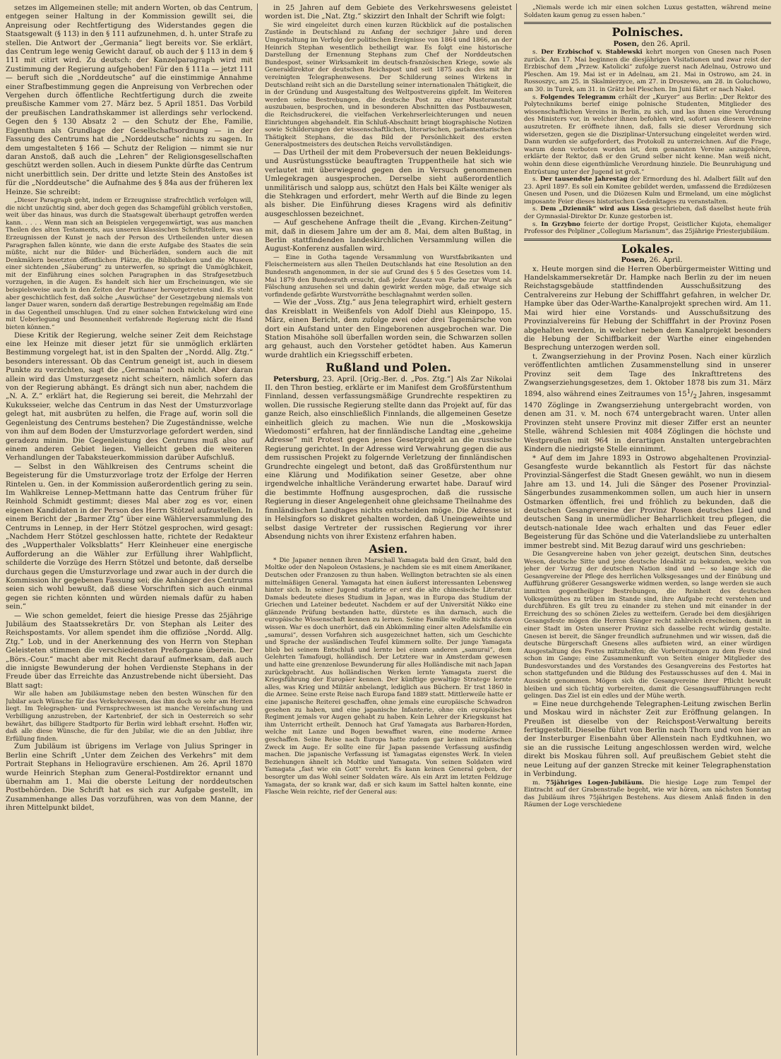setzes im Allgemeinen stelle; mit andern Worten, ob das Centrum, entgegen seiner Haltung in der Kommission gewillt sei, die Anpreisung oder Rechtfertigung des Widerstandes gegen die Staatsgewalt (§ 113) in den § 111 aufzunehmen, d. h. unter Strafe zu stellen. Die Antwort der „Germania“ liegt bereits vor. Sie erklärt, das Centrum lege wenig Gewicht darauf, ob auch der § 113 in dem § 111 mit citirt wird. Zu deutsch: der Kanzelparagraph wird mit Zustimmung der Regierung aufgehoben! Für den § 111a — jetzt 111 — beruft sich die „Norddeutsche“ auf die einstimmige Annahme einer Strafbestimmung gegen die Anpreisung von Verbrechen oder Vergehen durch öffentliche Rechtfertigung durch die zweite preußische Kammer vom 27. März bez. 5 April 1851. Das Vorbild der preußischen Landrathskammer ist allerdings sehr verlockend. Gegen den § 130 Absatz 2 — den Schutz der Ehe, Familie, Eigenthum als Grundlage der Gesellschaftsordnung — in der Fassung des Centrums hat die „Norddeutsche“ nichts zu sagen. In dem umgestalteten § 166 — Schutz der Religion — nimmt sie nur daran Anstoß, daß auch die „Lehren“ der Religionsgesellschaften geschützt werden sollen. Auch in diesem Punkte dürfte das Centrum nicht unerbittlich sein. Der dritte und letzte Stein des Anstoßes ist für die „Norddeutsche“ die Aufnahme des § 84a aus der früheren lex Heinze. Sie schreibt:
„Dieser Paragraph geht, indem er Erzeugnisse strafrechtlich verfolgen will, die nicht unzüchtig sind, aber doch gegen das Schamgefühl gröblich verstoßen, weit über das hinaus, was durch die Staatsgewalt überhaupt getroffen werden kann. . . . . Wenn man sich an Beispielen vergegenwärtigt, was aus manchen Theilen des alten Testaments, aus unseren klassischen Schriftstellern, was an Erzeugnissen der Kunst je nach der Person des Urtheilenden unter diesen Paragraphen fallen könnte, wie dann die erste Aufgabe des Staates die sein müßte, nicht nur die Bilder- und Bücherläden, sondern auch die mit Denkmälern besetzten öffentlichen Plätze, die Bibliotheken und die Museen einer sichtenden „Säuberung“ zu unterwerfen, so springt die Unmöglichkeit, mit der Einführung eines solchen Paragraphen in das Strafgesetzbuch vorzugehen, in die Augen. Es handelt sich hier um Erscheinungen, wie sie beispielsweise auch in den Zeiten der Puritaner hervorgetreten sind. Es steht aber geschichtlich fest, daß solche „Auswüchse“ der Gesetzgebung niemals von langer Dauer waren, sondern daß derartige Bestrebungen regelmäßig am Ende in das Gegentheil umschlugen. Und zu einer solchen Entwickelung wird eine mit Ueberlegung und Besonnenheit verfahrende Regierung nicht die Hand bieten können.“
Diese Kritik der Regierung, welche seiner Zeit dem Reichstage eine lex Heinze mit dieser jetzt für sie unmöglich erklärten Bestimmung vorgelegt hat, ist in den Spalten der „Nordd. Allg. Ztg.“ besonders interessant. Ob das Centrum geneigt ist, auch in diesem Punkte zu verzichten, sagt die „Germania“ noch nicht. Aber daran allein wird das Umsturzgesetz nicht scheitern, nämlich sofern das von der Regierung abhängt. Es drängt sich nun aber, nachdem die „N. A. Z.“ erklärt hat, die Regierung sei bereit, die Mehrzahl der Kukuksseier, welche das Centrum in das Nest der Umsturzvorlage gelegt hat, mit ausbrüten zu helfen, die Frage auf, worin soll die Gegenleistung des Centrums bestehen? Die Zugeständnisse, welche von ihm auf dem Boden der Umsturzvorlage gefordert werden, sind geradezu minim. Die Gegenleistung des Centrums muß also auf einem anderen Gebiet liegen. Vielleicht geben die weiteren Verhandlungen der Tabaksteuerkommission darüber Aufschluß.
— Selbst in den Wählkreisen des Centrums scheint die Begeisterung für die Umsturzvorlage trotz der Erfolge der Herren Rintelen u. Gen. in der Kommission außerordentlich gering zu sein. Im Wahlkreise Lennep-Mettmann hatte das Centrum früher für Reinhold Schmidt gestimmt; dieses Mal aber zog es vor, einen eigenen Kandidaten in der Person des Herrn Stötzel aufzustellen. In einem Bericht der „Barmer Ztg“ über eine Wählerversammlung des Centrums in Lennep, in der Herr Stötzel gesprochen, wird gesagt: „Nachdem Herr Stötzel geschlossen hatte, richtete der Redakteur des „Wupperthaler Volksblatts“ Herr Kleinheuer eine energische Aufforderung an die Wähler zur Erfüllung ihrer Wahlpflicht, schilderte die Vorzüge des Herrn Stötzel und betonte, daß derselbe durchaus gegen die Umsturzvorlage und zwar auch in der durch die Kommission ihr gegebenen Fassung sei; die Anhänger des Centrums seien sich wohl bewußt, daß diese Vorschriften sich auch einmal gegen sie richten könnten und würden niemals dafür zu haben sein.“
— Wie schon gemeldet, feiert die hiesige Presse das 25jährige Jubiläum des Staatssekretärs Dr. von Stephan als Leiter des Reichspostamts. Vor allem spendet ihm die offiziöse „Nordd. Allg. Ztg.“ Lob, und in der Anerkennung des von Herrn von Stephan Geleisteten stimmen die verschiedensten Preßorgane überein. Der „Börs.-Cour.“ macht aber mit Recht darauf aufmerksam, daß auch die innigste Bewunderung der hohen Verdienste Stephans in der Freude über das Erreichte das Anzustrebende nicht übersieht. Das Blatt sagt:
Wir alle haben am Jubiläumstage neben den besten Wünschen für den Jubilar auch Wünsche für das Verkehrswesen, das ihm doch so sehr am Herzen liegt. Im Telegraphen- und Fernsprechwesen ist manche Vereinfachung und Verbilligung anzustreben, der Kartenbrief, der sich in Oesterreich so sehr bewährt, das billigere Stadtporto für Berlin wird lebhaft ersehnt. Hoffen wir, daß alle diese Wünsche, die für den Jubilar, wie die an den Jubilar, ihre Erfüllung finden.
Zum Jubiläum ist übrigens im Verlage von Julius Springer in Berlin eine Schrift „Unter dem Zeichen des Verkehrs“ mit dem Portrait Stephans in Heliogravüre erschienen. Am 26. April 1870 wurde Heinrich Stephan zum General-Postdirektor ernannt und übernahm am 1. Mai die oberste Leitung der norddeutschen Postbehörden. Die Schrift hat es sich zur Aufgabe gestellt, im Zusammenhange alles Das vorzuführen, was von dem Manne, der ihren Mittelpunkt bildet,
in 25 Jahren auf dem Gebiete des Verkehrswesens geleistet worden ist. Die „Nat. Ztg.“ skizzirt den Inhalt der Schrift wie folgt:
Sie wird eingeleitet durch einen kurzen Rückblick auf die postalischen Zustände in Deutschland zu Anfang der sechziger Jahre und deren Umgestaltung im Verfolg der politischen Ereignisse von 1864 und 1866, an der Heinrich Stephan wesentlich betheiligt war. Es folgt eine historische Darstellung der Ernennung Stephans zum Chef der Norddeutschen Bundespost, seiner Wirksamkeit im deutsch-französischen Kriege, sowie als Generaldirektor der deutschen Reichspost und seit 1875 auch des mit ihr vereinigten Telegraphenwesens. Der Schilderung seines Wirkens in Deutschland reiht sich an die Darstellung seiner internationalen Thätigkeit, die in der Gründung und Ausgestaltung des Weltpostvereins gipfelt. Im Weiteren werden seine Bestrebungen, die deutsche Post zu einer Musteranstalt auszubauen, besprochen, und in besonderen Abschnitten das Postbauwesen, die Reichsdruckerei, die vielfachen Verkehrserleichterungen und neuen Einrichtungen abgehandelt. Ein Schluß-Abschnitt bringt biographische Notizen sowie Schilderungen der wissenschaftlichen, literarischen, parlamentarischen Thätigkeit Stephans, die das Bild der Persönlichkeit des ersten Generalpostmeisters des deutschen Reichs vervollständigen.
— Das Urtheil der mit dem Probeversuch der neuen Bekleidungs- und Ausrüstungsstücke beauftragten Truppentheile hat sich wie verlautet mit überwiegend gegen den in Versuch genommenen Umlegekragen ausgesprochen. Derselbe sieht außerordentlich unmilitärisch und salopp aus, schützt den Hals bei Kälte weniger als die Stehkragen und erfordert, mehr Werth auf die Binde zu legen als bisher. Die Einführung dieses Kragens wird als definitiv ausgeschlossen bezeichnet.
— Auf geschehene Anfrage theilt die „Evang. Kirchen-Zeitung“ mit, daß in diesem Jahre um der am 8. Mai, dem alten Bußtag, in Berlin stattfindenden landeskirchlichen Versammlung willen die August-Konferenz ausfallen wird.
— Eine in Gotha tagende Versammlung von Wurstfabrikanten und Fleischermeistern aus allen Theilen Deutschlands hat eine Resolution an den Bundesrath angenommen, in der sie auf Grund des § 5 des Gesetzes vom 14. Mai 1879 den Bundesrath ersucht, daß jeder Zusatz von Farbe zur Wurst als Fälschung anzusehen sei und dahin gewirkt werden möge, daß etwaige sich vorfindende gefärbte Wurstvorräthe beschlagnahmt werden sollen.
— Wie der „Voss. Ztg.“ aus Jena telegraphirt wird, erhielt gestern das Kreisblatt in Weißenfels von Adolf Diehl aus Kleinpopo, 15. März, einen Bericht, dem zufolge zwei oder drei Tagemärsche von dort ein Aufstand unter den Eingeborenen ausgebrochen war. Die Station Misahöhe soll überfallen worden sein, die Schwarzen sollen arg gehaust, auch den Vorsteher getödtet haben. Aus Kamerun wurde drahtlich ein Kriegsschiff erbeten.
Rußland und Polen.
Petersburg, 23. April. [Orig.-Ber. d. „Pos. Ztg.“] Als Zar Nikolai II. den Thron bestieg, erklärte er im Manifest dem Großfürstenthum Finnland, dessen verfassungsmäßige Grundrechte respektiren zu wollen. Die russische Regierung stellte dann das Projekt auf, für das ganze Reich, also einschließlich Finnlands, die allgemeinen Gesetze einheitlich gleich zu machen. Wie nun die „Moskowskija Wiedomosti“ erfahren, hat der finnländische Landtag eine „geheime Adresse“ mit Protest gegen jenes Gesetzprojekt an die russische Regierung gerichtet. In der Adresse wird Verwahrung gegen die aus dem russischen Projekt zu folgernde Verletzung der finnländischen Grundrechte eingelegt und betont, daß das Großfürstenthum nur eine Klärung und Modifikation seiner Gesetze, aber ohne irgendwelche inhaltliche Veränderung erwartet habe. Darauf wird die bestimmte Hoffnung ausgesprochen, daß die russische Regierung in dieser Angelegenheit ohne gleichsame Theilnahme des finnländischen Landtages nichts entscheiden möge. Die Adresse ist in Helsingfors so diskret gehalten worden, daß Uneingeweihte und selbst dasige Vertreter der russischen Regierung vor ihrer Absendung nichts von ihrer Existenz erfahren haben.
Asien.
* Die Japaner nennen ihren Marschall Yamagata bald den Grant, bald den Moltke oder den Napoleon Ostasiens, je nachdem sie es mit einem Amerikaner, Deutschen oder Franzosen zu thun haben. Wellington betrachten sie als einen mittelmäßigen General. Yamagata hat einen äußerst interessanten Lebensweg hinter sich. In seiner Jugend studirte er erst die alte chinesische Literatur. Damals bedeutete dieses Studium in Japan, was in Europa das Studium der Griechen und Lateiner bedeutet. Nachdem er auf der Universität Nikko eine glänzende Prüfung bestanden hatte, dürstete es ihn darnach, auch die europäische Wissenschaft kennen zu lernen. Seine Familie wollte nichts davon wissen. War es doch unerhört, daß ein Abkömmling einer alten Adelsfamilie ein „samurai“, dessen Vorfahren sich ausgezeichnet hatten, sich um Geschichte und Sprache der ausländischen Teufel kümmern sollte. Der junge Yamagata blieb bei seinem Entschluß und lernte bei einem anderen „samurai“, dem Gelehrten Tamafougi, holländisch. Der Letztere war in Amsterdam gewesen und hatte eine grenzenlose Bewunderung für alles Holländische mit nach Japan zurückgebracht. Aus holländischen Werken lernte Yamagata zuerst die Kriegsführung der Europäer kennen. Der künftige gewaltige Stratege lernte alles, was Krieg und Militär anbelangt, lediglich aus Büchern. Er trat 1860 in die Armee. Seine erste Reise nach Europa fand 1889 statt. Mittlerweile hatte er eine japanische Reiterei geschaffen, ohne jemals eine europäische Schwadron gesehen zu haben, und eine japanische Infanterie, ohne ein europäisches Regiment jemals vor Augen gehabt zu haben. Kein Lehrer der Kriegskunst hat ihm Unterricht ertheilt. Dennoch hat Graf Yamagata aus Barbaren-Horden, welche mit Lanze und Bogen bewaffnet waren, eine moderne Armee geschaffen. Seine Reise nach Europa hatte zudem gar keinen militärischen Zweck im Auge. Er sollte eine für Japan passende Verfassung ausfindig machen. Die japanische Verfassung ist Yamagatas eigenstes Werk. In vielen Beziehungen ähnelt ich Moltke und Yamagata. Von seinen Soldaten wird Yamagata „fast wie ein Gott“ verehrt. Es kann keinen General geben, der besorgter um das Wohl seiner Soldaten wäre. Als ein Arzt im letzten Feldzuge Yamagata, der so krank war, daß er sich kaum im Sattel halten konnte, eine Flasche Wein reichte, rief der General aus:
„Niemals werde ich mir einen solchen Luxus gestatten, während meine Soldaten kaum genug zu essen haben.“
Polnisches.
Posen, den 26. April.
s. Der Erzbischof v. Stablewski kehrt morgen von Gnesen nach Posen zurück. Am 17. Mai beginnen die diesjährigen Visitationen und zwar reist der Erzbischof dem „Przew. Katolicki“ zufolge zuerst nach Adelnau, Ostrowo und Pleschen. Am 19. Mai ist er in Adelnau, am 21. Mai in Ostrowo, am 24. in Rossoszyc, am 25. in Skalmierzyce, am 27. in Droszewo, am 28. in Goluchowo, am 30. in Turek, am 31. in Grätz bei Pleschen. Im Juni fährt er nach Nakel.
s. Folgendes Telegramm erhält der „Kuryer“ aus Berlin: „Der Rektor des Polytechnikums berief einige polnische Studenten, Mitglieder des wissenschaftlichen Vereins in Berlin, zu sich, und las ihnen eine Verordnung des Ministers vor, in welcher ihnen befohlen wird, sofort aus diesem Vereine auszutreten. Er eröffnete ihnen, daß, falls sie dieser Verordnung sich widersetzen, gegen sie die Disziplinar-Untersuchung eingeleitet werden wird. Dann wurden sie aufgefordert, das Protokoll zu unterzeichnen. Auf die Frage, warum denn verboten worden ist, dem genannten Vereine anzugehören, erklärte der Rektor, daß er den Grund selber nicht kenne. Man weiß nicht, wohin denn diese eigenthümliche Verordnung hinziele. Die Beunruhigung und Entrüstung unter der Jugend ist groß.“
s. Der tausendste Jahrestag der Ermordung des hl. Adalbert fällt auf den 23. April 1897. Es soll ein Komitee gebildet werden, umfassend die Erzdiözesen Gnesen und Posen, und die Diözesen Kulm und Ermeland, um eine möglichst imposante Feier dieses historischen Gedenktages zu veranstalten.
s. Dem „Dziennik“ wird aus Lissa geschrieben, daß daselbst heute früh der Gymnasial-Direktor Dr. Kunze gestorben ist.
s. In Grzybno feierte der dortige Propst, Geistlicher Kujota, ehemaliger Professor des Pelpliner „Collegium Marianum“, das 25jährige Priesterjubiläum.
Lokales.
Posen, 26. April.
x. Heute morgen sind die Herren Oberbürgermeister Witting und Handelskammersekretär Dr. Hampke nach Berlin zu der im neuen Reichstagsgebäude stattfindenden Ausschußsitzung des Centralvereins zur Hebung der Schifffahrt gefahren, in welcher Dr. Hampke über das Oder-Warthe-Kanalprojekt sprechen wird. Am 11. Mai wird hier eine Vorstands- und Ausschußsitzung des Provinzialvereins für Hebung der Schifffahrt in der Provinz Posen abgehalten werden, in welcher neben dem Kanalprojekt besonders die Hebung der Schiffbarkeit der Warthe einer eingehenden Besprechung unterzogen werden soll.
t. Zwangserziehung in der Provinz Posen. Nach einer kürzlich veröffentlichten amtlichen Zusammenstellung sind in unserer Provinz seit dem Tage des Inkrafttretens des Zwangserziehungsgesetzes, dem 1. Oktober 1878 bis zum 31. März 1894, also während eines Zeitraumes von 151/2 Jahren, insgesammt 1470 Zöglinge in Zwangserziehung untergebracht worden, von denen am 31. v. M. noch 674 untergebracht waren. Unter allen Provinzen steht unsere Provinz mit dieser Ziffer erst an neunter Stelle, während Schlesien mit 4084 Zöglingen die höchste und Westpreußen mit 964 in derartigen Anstalten untergebrachten Kindern die niedrigste Stelle einnimmt.
* Auf dem im Jahre 1893 in Ostrowo abgehaltenen Provinzial-Gesangfeste wurde bekanntlich als Festort für das nächste Provinzial-Sängerfest die Stadt Gnesen gewählt, wo nun in diesem Jahre am 13. und 14. Juli die Sänger des Posener Provinzial-Sängerbundes zusammenkommen sollen, um auch hier in unsern Ostmarken öffentlich, frei und fröhlich zu bekunden, daß die deutschen Gesangvereine der Provinz Posen deutsches Lied und deutschen Sang in unermüdlicher Beharrlichkeit treu pflegen, die deutsch-nationale Idee wach erhalten und das Feuer edler Begeisterung für das Schöne und die Vaterlandsliebe zu unterhalten immer bestrebt sind. Mit Bezug darauf wird uns geschrieben:
Die Gesangvereine haben von jeher gezeigt, deutschen Sinn, deutsches Wesen, deutsche Sitte und jene deutsche Idealität zu bekunden, welche von jeher der Vorzug der deutschen Nation sind und — so lange sich die Gesangvereine der Pflege des herrlichen Volksgesanges und der Einübung und Aufführung größerer Gesangswerke widmen werden, so lange werden sie auch inmitten gegentheiliger Bestrebungen, die Reinheit des deutschen Volksgemüthes zu trüben im Stande sind, ihre Aufgabe recht verstehen und durchführen. Es gilt treu zu einander zu stehen und mit einander in der Erreichung des so schönen Zieles zu wetteifern. Gerade bei dem diesjährigen Gesangsfeste mögen die Herren Sänger recht zahlreich erscheinen, damit in einer Stadt im Osten unserer Provinz sich dasselbe recht würdig gestalte. Gnesen ist bereit, die Sänger freundlich aufzunehmen und wir wissen, daß die deutsche Bürgerschaft Gnesens alles aufbieten wird, an einer würdigen Ausgestaltung des Festes mitzuhelfen; die Vorbereitungen zu dem Feste sind schon im Gange; eine Zusammenkunft von Seiten einiger Mitglieder des Bundesvorstandes und des Vorstandes des Gesangvereins des Festortes hat schon stattgefunden und die Bildung des Festausschusses auf den 4. Mai in Aussicht genommen. Mögen sich die Gesangvereine ihrer Pflicht bewußt bleiben und sich tüchtig vorbereiten, damit die Gesangsaufführungen recht gelingen. Das Ziel ist ein edles und der Mühe werth.
= Eine neue durchgehende Telegraphen-Leitung zwischen Berlin und Moskau wird in nächster Zeit zur Eröffnung gelangen. In Preußen ist dieselbe von der Reichspost-Verwaltung bereits fertiggestellt. Dieselbe führt von Berlin nach Thorn und von hier an der Insterburger Eisenbahn über Allenstein nach Eydtkuhnen, wo sie an die russische Leitung angeschlossen werden wird, welche direkt bis Moskau führen soll. Auf preußischem Gebiet steht die neue Leitung auf der ganzen Strecke mit keiner Telegraphenstation in Verbindung.
m. 75jähriges Logen-Jubiläum. Die hiesige Loge zum Tempel der Eintracht auf der Grabenstraße begeht, wie wir hören, am nächsten Sonntag das Jubiläum ihres 75jährigen Bestehens. Aus diesem Anlaß finden in den Räumen der Loge verschiedene